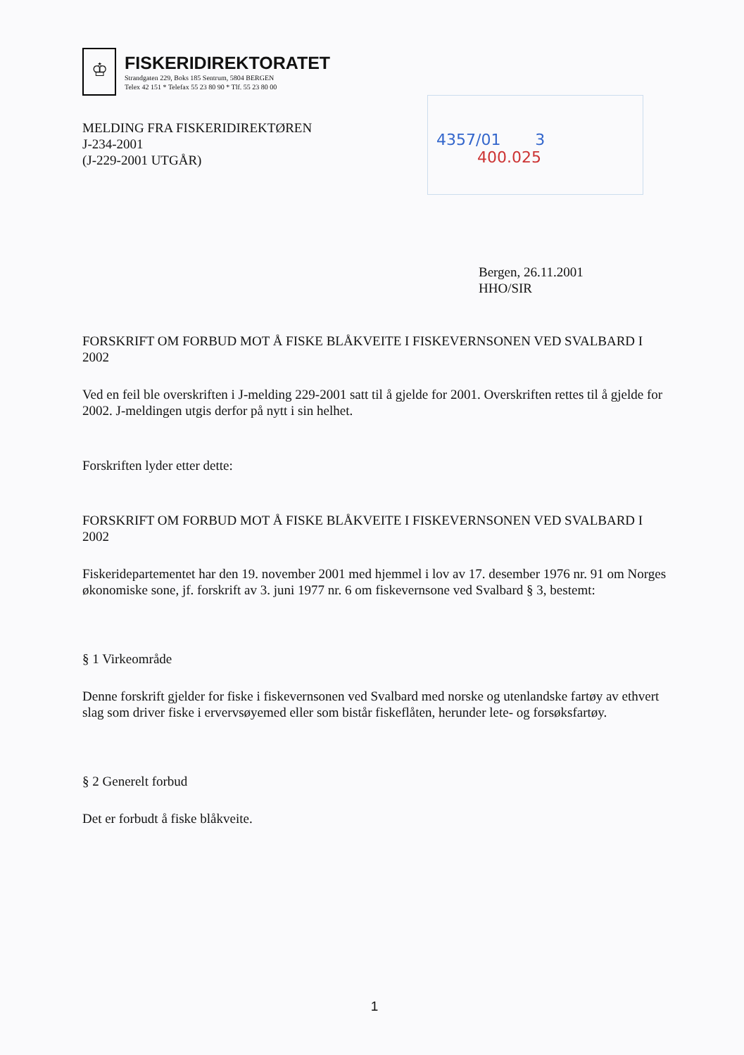♔
FISKERIDIREKTORATET
Strandgaten 229, Boks 185 Sentrum, 5804 BERGEN
Telex 42 151 * Telefax 55 23 80 90 * Tlf. 55 23 80 00
MELDING FRA FISKERIDIREKTØREN
J-234-2001
(J-229-2001 UTGÅR)
4357/01 3
400.025
Bergen, 26.11.2001
HHO/SIR
FORSKRIFT OM FORBUD MOT Å FISKE BLÅKVEITE I FISKEVERNSONEN VED SVALBARD I 2002
Ved en feil ble overskriften i J-melding 229-2001 satt til å gjelde for 2001. Overskriften rettes til å gjelde for 2002. J-meldingen utgis derfor på nytt i sin helhet.
Forskriften lyder etter dette:
FORSKRIFT OM FORBUD MOT Å FISKE BLÅKVEITE I FISKEVERNSONEN VED SVALBARD I 2002
Fiskeridepartementet har den 19. november 2001 med hjemmel i lov av 17. desember 1976 nr. 91 om Norges økonomiske sone, jf. forskrift av 3. juni 1977 nr. 6 om fiskevernsone ved Svalbard § 3, bestemt:
§ 1 Virkeområde
Denne forskrift gjelder for fiske i fiskevernsonen ved Svalbard med norske og utenlandske fartøy av ethvert slag som driver fiske i ervervsøyemed eller som bistår fiskeflåten, herunder lete- og forsøksfartøy.
§ 2 Generelt forbud
Det er forbudt å fiske blåkveite.
1